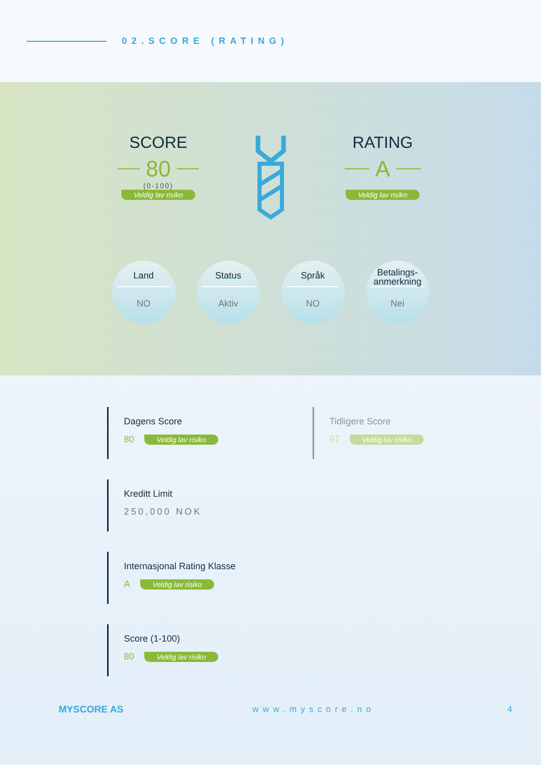02.SCORE (RATING)
SCORE
80
(0-100)
Veldig lav risiko
RATING
A
Veldig lav risiko
Land
NO
Status
Aktiv
Språk
NO
Betalings-
anmerkning
Nei
Dagens Score
80 Veldig lav risiko
Tidligere Score
97 Veldig lav risiko
Kreditt Limit
250,000 NOK
Internasjonal Rating Klasse
A Veldig lav risiko
Score (1-100)
80 Veldig lav risiko
MYSCORE AS www.myscore.no 4